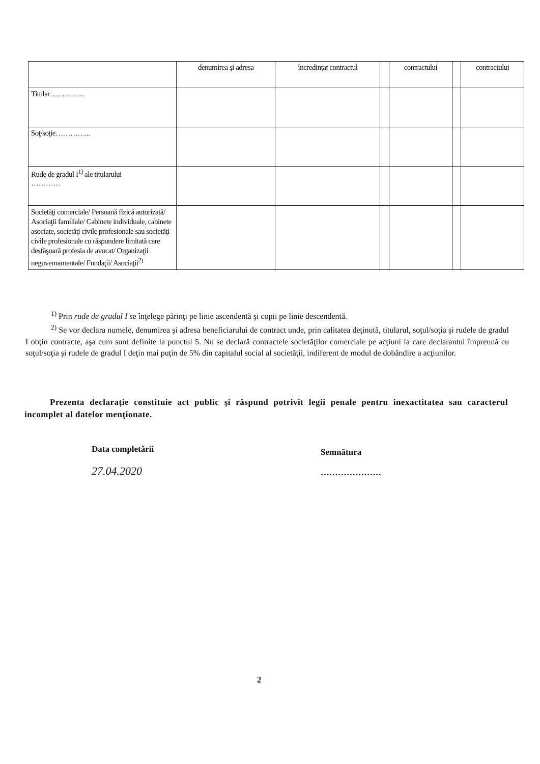| | denumirea şi adresa | încredinţat contractul | | contractului | | contractului |
| Titular…………... | | | | | | |
| Soţ/soţie…………... | | | | | | |
| Rude de gradul I<sup>1)</sup> ale titularului ………… | | | | | | |
| Societăţi comerciale/ Persoană fizică autorizată/ Asociaţii familiale/ Cabinete individuale, cabinete asociate, societăţi civile profesionale sau societăţi civile profesionale cu răspundere limitată care desfăşoară profesia de avocat/ Organizaţii neguvernamentale/ Fundaţii/ Asociaţii<sup>2)</sup> | | | | | | |
<sup>1)</sup> Prin rude de gradul I se înţelege părinţi pe linie ascendentă şi copii pe linie descendentă.
<sup>2)</sup> Se vor declara numele, denumirea şi adresa beneficiarului de contract unde, prin calitatea deţinută, titularul, soţul/soţia şi rudele de gradul I obţin contracte, aşa cum sunt definite la punctul 5. Nu se declară contractele societăţilor comerciale pe acţiuni la care declarantul împreună cu soţul/soţia şi rudele de gradul I deţin mai puţin de 5% din capitalul social al societăţii, indiferent de modul de dobândire a acţiunilor.
Prezenta declaraţie constituie act public şi răspund potrivit legii penale pentru inexactitatea sau caracterul incomplet al datelor menţionate.
Data completării
27.04.2020
Semnătura
…………………
2